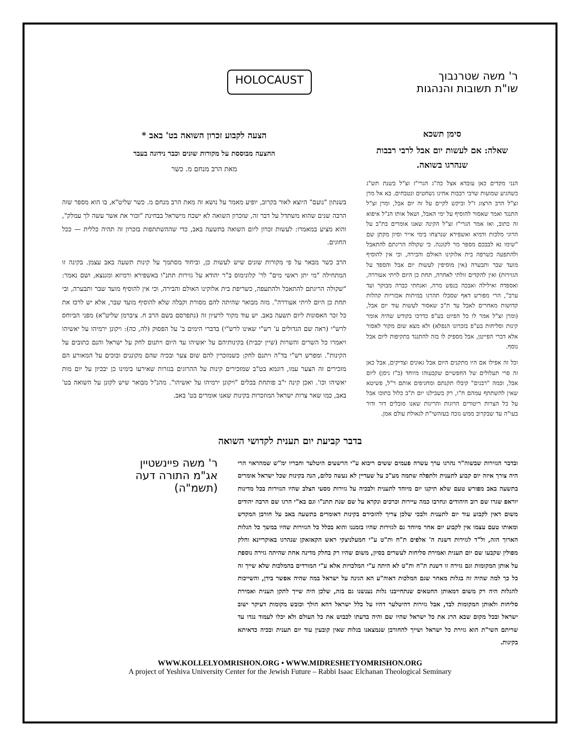HOLOCAUST
ר' משה שטרנבוך
שו"ת תשובות והנהגות
סימן תשכא
שאלה: אם לעשות יום אבל לרבי רבבות שנהרגו בשואה.
הנני מקדים כאן עובדא אצל כה"ג הגרי"ז זצ"ל בשנת תש"ג כשהגיע שמועות שרבי רבבות אחינו נשחטים ונטבחים. בא אל מרן זצ"ל הרב הרצוג ז"ל וביקש לקיים על זה יום אבל, ומרן זצ"ל התנגד ואמר שאסור להוסיף על ימי האבל, ושאל אותו הנ"ל איפוא זה כתוב, ואז אמר הגרי"ז זצ"ל הקינה שאנו אומרים בת"ב על הרוגי מלכות ודמיא ואשפירא שנרצחו בימי אייר וסיון מקתן שם "שימו נא לבבכם מספר מר לקוננה. כי שקולה הריגתם להתאבל ולהתפעה כשרפה בית אלוקינו האולם והבירה, וכי אין להוסיף מועד שבר ותבערה (אין מוסיפין לעשות יום אבל והספד על הגזירות) ואין להקדים זולתי לאחרה, תחת כן היום לויתי אעוררה, ואספדה ואילילה ואבכה בנפש מרה, ואנחתי כברה מבוקר ועד ערב", הרי מפורש דאף שסבלו תהרגו במיתות אכזריות קהלות קדושות מאחרים לאבל עד ת"ב שאסור לעשות עוד יום אבל, (ומרן זצ"ל אמר לו כל הפיוט בע"פ כדרכו בקודש שהיה אומר קינות וסליחות בע"פ בזכרונו הנפלא) ולא מצא שום מקור לאסור אלא דברי הפייטן, אבל מספיק לו בזה להתנגד בתקיפות ליום אבל נוסף.
וכל זה אפילו אם היו מתקנים היום אבל גאונים וצדיקים, אבל כאן זה פרי תעלולים של החפשיים שקבעוהו מיוחד (כ"ז ניסן) ליום אבל, וכמה "רבנים" קיבלו תקנתם ומחניפים אותם ר"ל, פשיטא שאין להשתתף עמהם ח"ו, רק בשבילנו יום ת"ב כלול בתוכו אבל על כל הצרות ריטורים הרוגות והריגות שאנו סובלים דור ודור בעו"ה עד שבקרוב ממש נזכה בעזהשי"ת לגאולת עולם אמן.
הצעה לקבוע זכרון השואה בט' באב *
החצעה מבוססת על מקורות שונים וכבר נידונה בעבר
מאת הרב מנחם מ. כשר
בשנתון "נועם" היוצא לאור בקרוב, יופיע מאמר על נושא זה מאת הרב מנחם מ. כשר שליט"א, בו הוא מספר שזה הרבה שנים שהוא משתדל על דבר זה, שזכרון השואה לא ישכח מישראל בבחינת "זכור את אשר עשה לך עמלק", והוא מציע במאמרו: לעשות זכרון ליום השואה בתשעה באב, כדי שההשתתפות בזכרון זה תהיה כללית — ככל החוגים.
הרב כשר מבאר על פי מקורות שונים שיש לעשות כן, וביחוד מסתמך על קינות תשעה באב עצמן. בקינה זו המתחילה "מי יתן ראשי מים" לר' קלונימוס ב"ר יהודא על גזירות תתנ"ו באשפירא ורמיזא ומגנצא, ושם נאמר: "שקולה הריגתם להתאבל ולהתעפה, כשריפת בית אלוקינו האולם והבירה, וכי אין להוסיף מועד שבר ותבערה, ובי תחת כן היום לויתי אעוררה". מזה מבואר שהיתה להם מסורת וקבלה שלא להוסיף מועד שבר, אלא יש לרכז את כל זכר האסונות ליום תשעה באב. יש עוד מקור לרעיון זה (נתפרסם בשם הרב ח. ציברמן שליט"א) מפני הביוחס לרש"י (ראה שם הגדולים ע' רש"י שאינו לרש"י) בדברי הימים ב' על הפסוק (לה, כה): ויקונן ירמיהו על יאשיהו ויאמרו כל השרים והשרות (שיין יכבית) בקינותיהם על יאשיהו עד היום ויתנום לחק על ישראל והנם כתובים על הקינות". ומפרש רש"י בד"ה ויתנם לחק: כשמזכרין להם שום צער ובכיה שהם מקוננים ובוכים על המאורע הם מזכירים זה הצער עמו, דוגמא בט"ב שמזכירים קינות על ההרוגים בגזרות שאירעו בימינו כן יבכיון על יום מות יאשיהו וכו'. ואכן קינה י"ב פותחת בכלים "ויקונן ירמיהו על יאשיהו". מהנ"ל מבואר שיש לקונן על השואה בט' באב, כמו שאר צרות ישראל המוזכרות בקינות שאנו אומרים בט' באב.
בדבר קביעת יום תענית לקדושי השואה
ובדבר הגזירות שבשוה"ר נהרגו ערך עשרה פעמים ששים ריבוא ע"י הרשעים היטלער וחבריו ימ"ש שמהראוי הרי היה צורך איזה יום קבוע לתענית ולתפלה שתמה מע"כ על שעדיין לא נעשה כלום, הנה בקינות שכל ישראל אומרים בתשעה באב מפורש טעם שלא תיקנו יום מיוחד לתענית ולבכיה על גזירות מסעי הצלב שהיו הגזירות בכל מדינות יוראפ שגרו שם רוב היהודים ונחרבו כמה עיירות וכרכים ונקרא על שם שנת תתנ"ו וגם בא"י הרגו שם הרבה יהודים משום דאין לקבוע עוד יום לתענית ולבכי שלכן צריך להזכירם בקינות דאומרים בתשעה באב על חורבן המקדש ומאותו טעם עצמו אין לקבוע יום אחר מיוחד גם לגזירות שהיו בזמננו והוא בכלל כל הגזירות שהיו במשך כל הגלות הארוך הזה, ול"ד לגזירות דשנת ה' אלפים ת"ח ות"ט ע"י חמעלניצקי ראש הקאזאקן שנהרגו באוקריינא וחלק מפולין שקבעו שם יום תענית ואמירת סליחות לעשרים בסיון, משום שהיו רק בחלק מדינה אחת שהיתה גזירה נוספת על אותן המקומות וגם גזירה זו דשנת ת"ח ות"ט לא היתה ע"י המלכויות אלא ע"י המורדים בהמלכות שלא שייך זה כל כך למה שהיה זה בגלות מאחר שגם המלכות דאוה"ע הא הגינה על ישראל במה שהיה אפשר בידן, והשייכות להגלות היה רק משום דמאותן החטאים שנתחייבנו גלות נענשנו גם בזה, שלכן היה שייך לתקן תענית ואמירת סליחות ולאותן המקומות לבד, אבל גזירות דהיטלער דהיו על כלל ישראל דהא הולך וכובש מקומות דעיקר ישוב ישראל ובכל מקום שבא הרג את כל ישראל שהיו שם והיה בדעתו לכבוש את כל העולם ולא יכלו לעמוד נגדו עד שריתם השי"ת הוא גזירת כל ישראל ושייך להחורבן שנמצאנו בגלות שאין קובעין עוד יום תענית ובכיה כדאיתא בקינות.
ר' משה פיינשטיין
אג"מ התורה דעה
(תשמ"ה)
WWW.KOLLELYOMRISHON.ORG • WWW.MIDRESHETYOMRISHON.ORG
A project of Yeshiva University Center for the Jewish Future – Rabbi Isaac Elchanan Theological Seminary